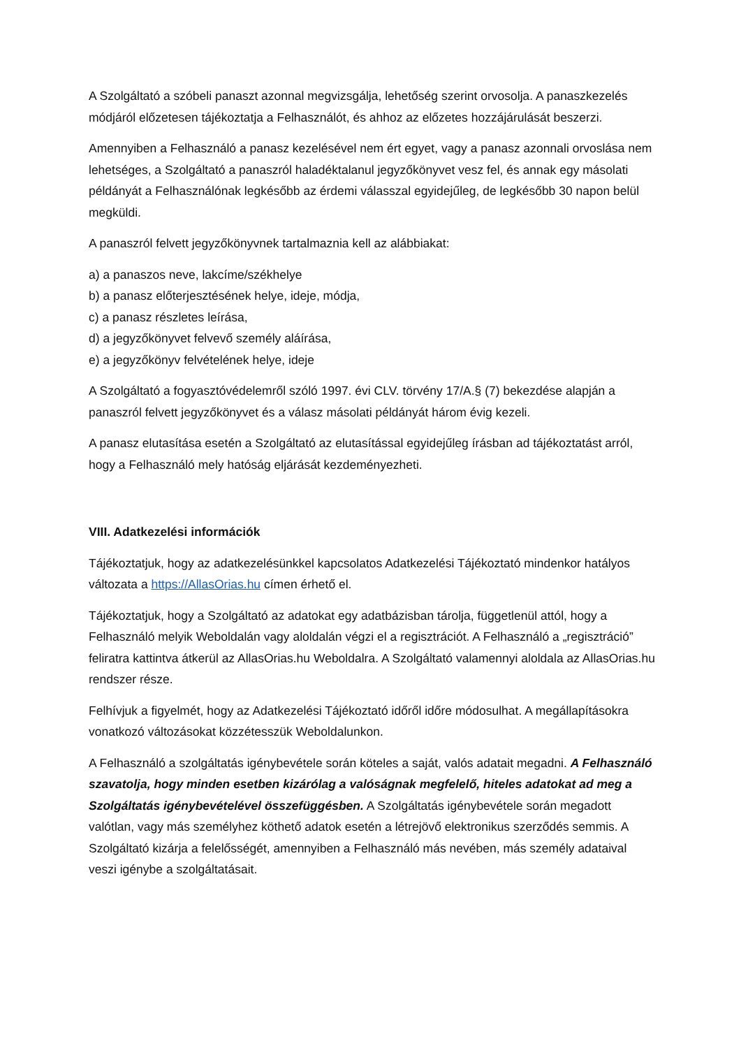A Szolgáltató a szóbeli panaszt azonnal megvizsgálja, lehetőség szerint orvosolja. A panaszkezelés módjáról előzetesen tájékoztatja a Felhasználót, és ahhoz az előzetes hozzájárulását beszerzi.
Amennyiben a Felhasználó a panasz kezelésével nem ért egyet, vagy a panasz azonnali orvoslása nem lehetséges, a Szolgáltató a panaszról haladéktalanul jegyzőkönyvet vesz fel, és annak egy másolati példányát a Felhasználónak legkésőbb az érdemi válasszal egyidejűleg, de legkésőbb 30 napon belül megküldi.
A panaszról felvett jegyzőkönyvnek tartalmaznia kell az alábbiakat:
a) a panaszos neve, lakcíme/székhelye
b) a panasz előterjesztésének helye, ideje, módja,
c) a panasz részletes leírása,
d) a jegyzőkönyvet felvevő személy aláírása,
e) a jegyzőkönyv felvételének helye, ideje
A Szolgáltató a fogyasztóvédelemről szóló 1997. évi CLV. törvény 17/A.§ (7) bekezdése alapján a panaszról felvett jegyzőkönyvet és a válasz másolati példányát három évig kezeli.
A panasz elutasítása esetén a Szolgáltató az elutasítással egyidejűleg írásban ad tájékoztatást arról, hogy a Felhasználó mely hatóság eljárását kezdeményezheti.
VIII. Adatkezelési információk
Tájékoztatjuk, hogy az adatkezelésünkkel kapcsolatos Adatkezelési Tájékoztató mindenkor hatályos változata a https://AllasOrias.hu címen érhető el.
Tájékoztatjuk, hogy a Szolgáltató az adatokat egy adatbázisban tárolja, függetlenül attól, hogy a Felhasználó melyik Weboldalán vagy aloldalán végzi el a regisztrációt. A Felhasználó a „regisztráció” feliratra kattintva átkerül az AllasOrias.hu Weboldalra. A Szolgáltató valamennyi aloldala az AllasOrias.hu rendszer része.
Felhívjuk a figyelmét, hogy az Adatkezelési Tájékoztató időről időre módosulhat. A megállapításokra vonatkozó változásokat közzétesszük Weboldalunkon.
A Felhasználó a szolgáltatás igénybevétele során köteles a saját, valós adatait megadni. A Felhasználó szavatolja, hogy minden esetben kizárólag a valóságnak megfelelő, hiteles adatokat ad meg a Szolgáltatás igénybevételével összefüggésben. A Szolgáltatás igénybevétele során megadott valótlan, vagy más személyhez köthető adatok esetén a létrejövő elektronikus szerződés semmis. A Szolgáltató kizárja a felelősségét, amennyiben a Felhasználó más nevében, más személy adataival veszi igénybe a szolgáltatásait.